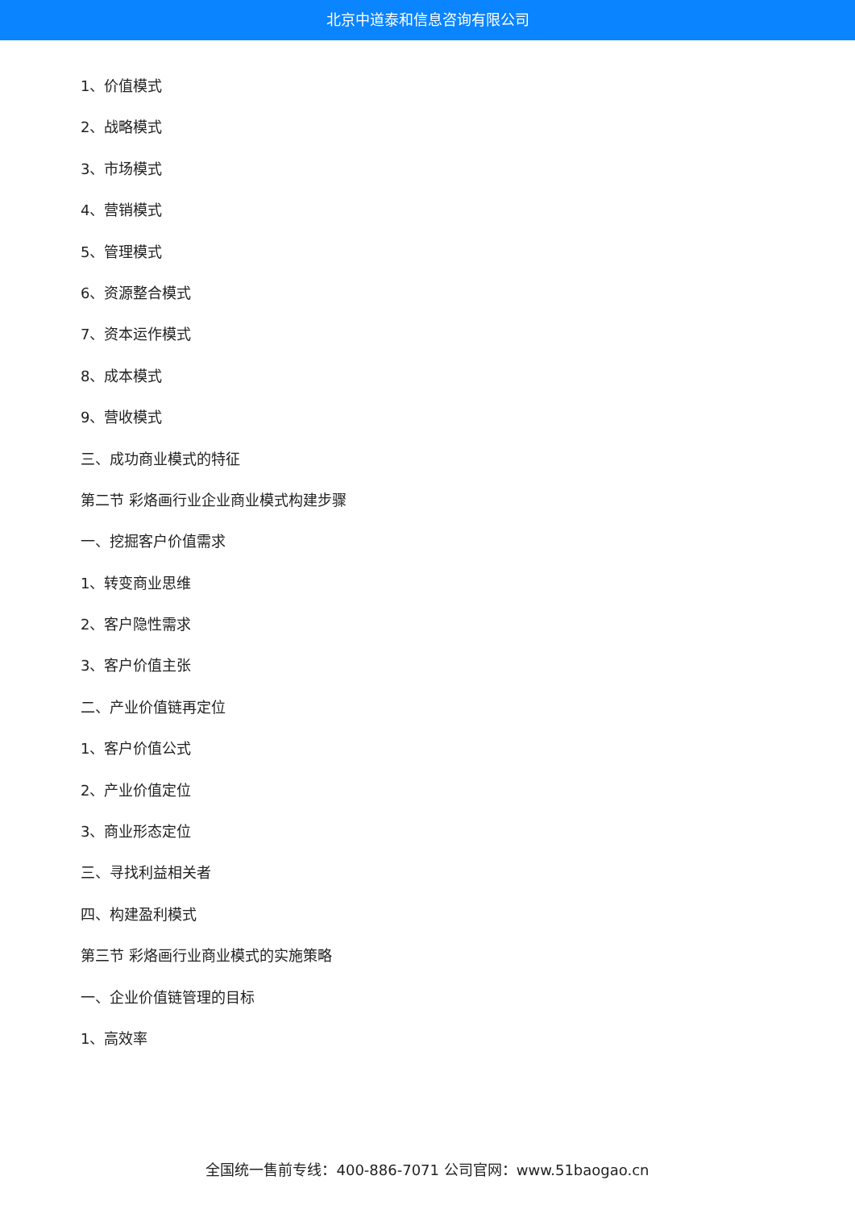北京中道泰和信息咨询有限公司
1、价值模式
2、战略模式
3、市场模式
4、营销模式
5、管理模式
6、资源整合模式
7、资本运作模式
8、成本模式
9、营收模式
三、成功商业模式的特征
第二节 彩烙画行业企业商业模式构建步骤
一、挖掘客户价值需求
1、转变商业思维
2、客户隐性需求
3、客户价值主张
二、产业价值链再定位
1、客户价值公式
2、产业价值定位
3、商业形态定位
三、寻找利益相关者
四、构建盈利模式
第三节 彩烙画行业商业模式的实施策略
一、企业价值链管理的目标
1、高效率
全国统一售前专线：400-886-7071 公司官网：www.51baogao.cn